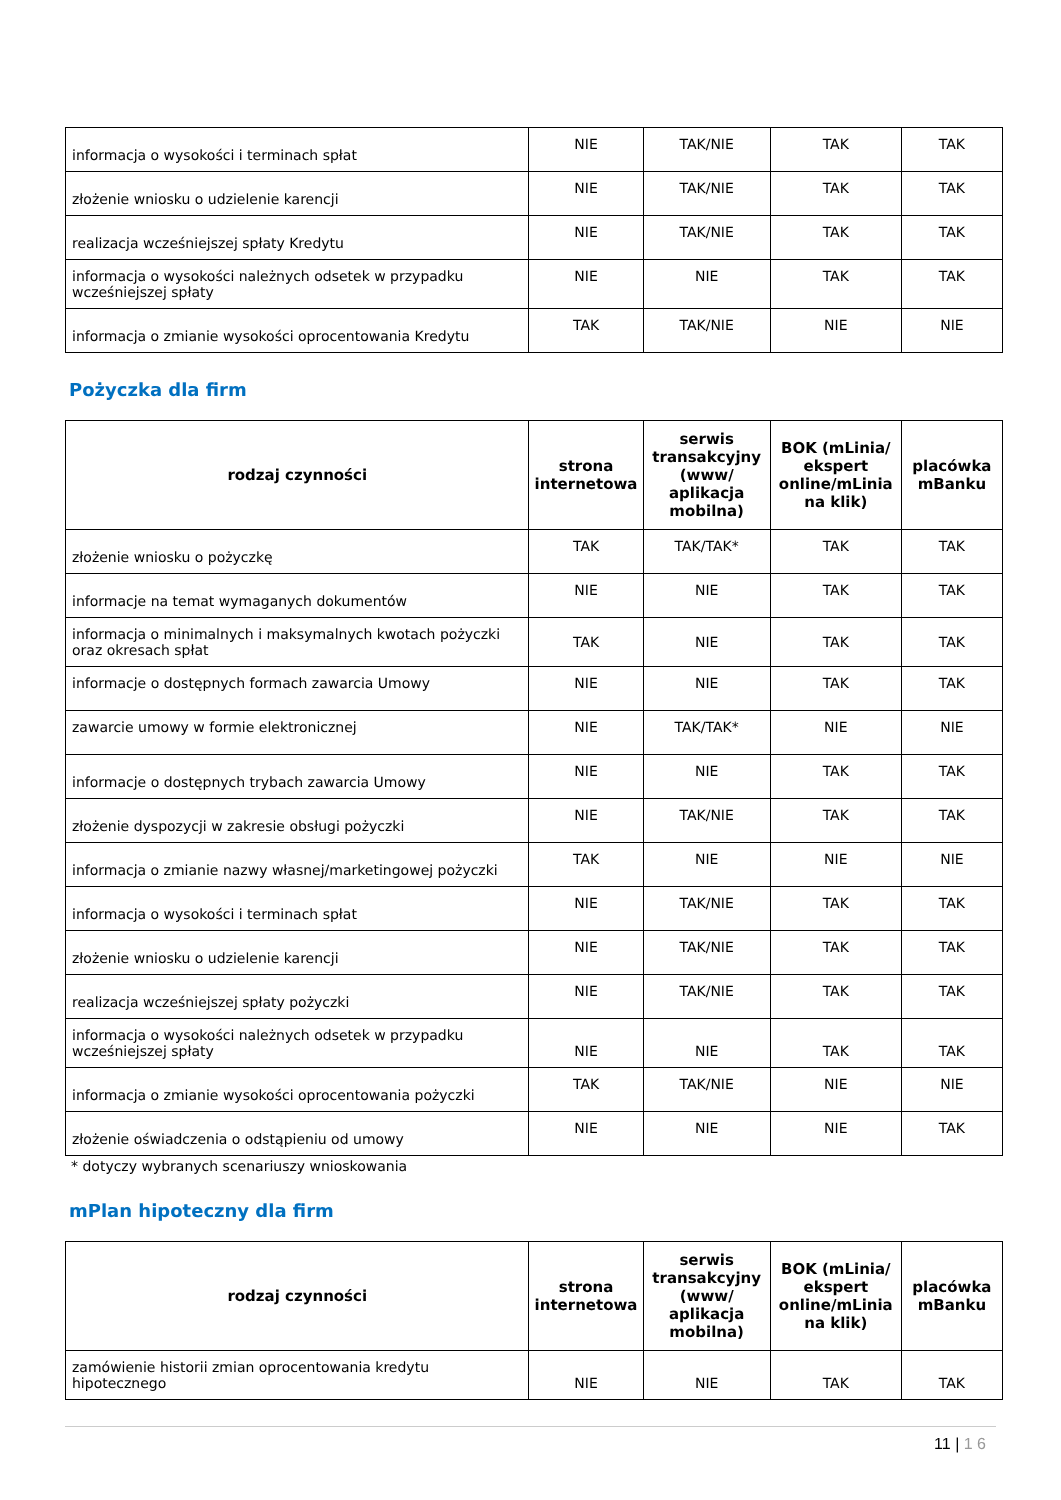| informacja o wysokości i terminach spłat | NIE | TAK/NIE | TAK | TAK |
| złożenie wniosku o udzielenie karencji | NIE | TAK/NIE | TAK | TAK |
| realizacja wcześniejszej spłaty Kredytu | NIE | TAK/NIE | TAK | TAK |
| informacja o wysokości należnych odsetek w przypadku wcześniejszej spłaty | NIE | NIE | TAK | TAK |
| informacja o zmianie wysokości oprocentowania Kredytu | TAK | TAK/NIE | NIE | NIE |
Pożyczka dla firm
| rodzaj czynności | strona internetowa | serwis transakcyjny (www/ aplikacja mobilna) | BOK (mLinia/ ekspert online/mLinia na klik) | placówka mBanku |
| --- | --- | --- | --- | --- |
| złożenie wniosku o pożyczkę | TAK | TAK/TAK* | TAK | TAK |
| informacje na temat wymaganych dokumentów | NIE | NIE | TAK | TAK |
| informacja o minimalnych i maksymalnych kwotach pożyczki oraz okresach spłat | TAK | NIE | TAK | TAK |
| informacje o dostępnych formach zawarcia Umowy | NIE | NIE | TAK | TAK |
| zawarcie umowy w formie elektronicznej | NIE | TAK/TAK* | NIE | NIE |
| informacje o dostępnych trybach zawarcia Umowy | NIE | NIE | TAK | TAK |
| złożenie dyspozycji w zakresie obsługi pożyczki | NIE | TAK/NIE | TAK | TAK |
| informacja o zmianie nazwy własnej/marketingowej pożyczki | TAK | NIE | NIE | NIE |
| informacja o wysokości i terminach spłat | NIE | TAK/NIE | TAK | TAK |
| złożenie wniosku o udzielenie karencji | NIE | TAK/NIE | TAK | TAK |
| realizacja wcześniejszej spłaty pożyczki | NIE | TAK/NIE | TAK | TAK |
| informacja o wysokości należnych odsetek w przypadku wcześniejszej spłaty | NIE | NIE | TAK | TAK |
| informacja o zmianie wysokości oprocentowania pożyczki | TAK | TAK/NIE | NIE | NIE |
| złożenie oświadczenia o odstąpieniu od umowy | NIE | NIE | NIE | TAK |
* dotyczy wybranych scenariuszy wnioskowania
mPlan hipoteczny dla firm
| rodzaj czynności | strona internetowa | serwis transakcyjny (www/ aplikacja mobilna) | BOK (mLinia/ ekspert online/mLinia na klik) | placówka mBanku |
| --- | --- | --- | --- | --- |
| zamówienie historii zmian oprocentowania kredytu hipotecznego | NIE | NIE | TAK | TAK |
11 | 1 6